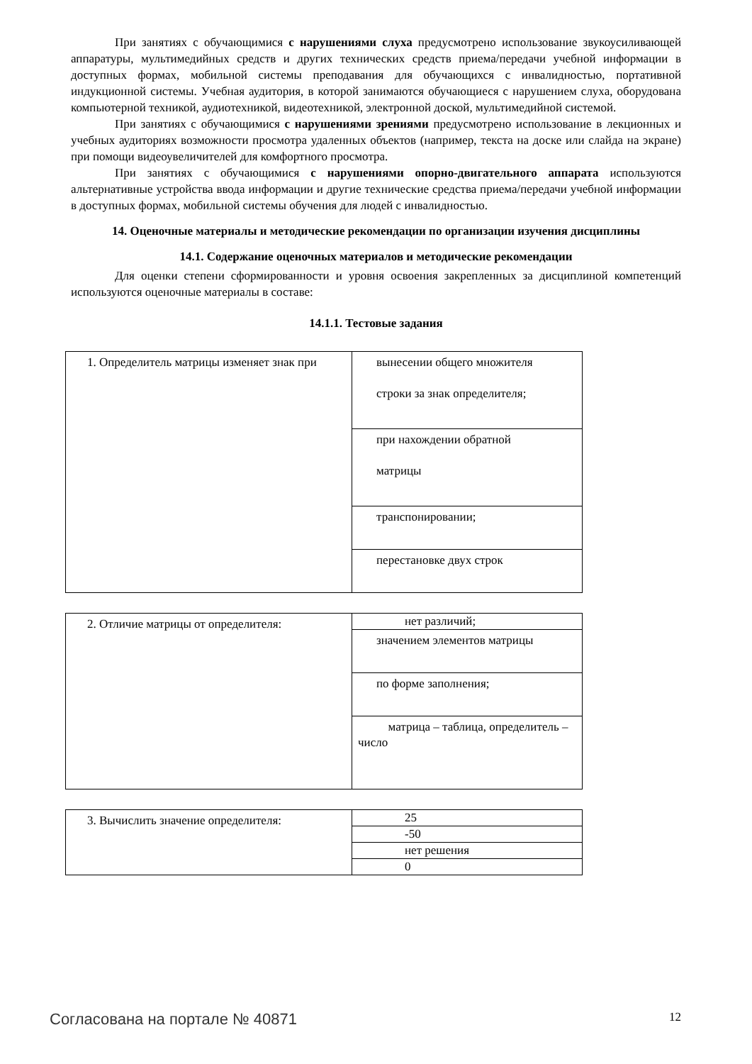При занятиях с обучающимися с нарушениями слуха предусмотрено использование звукоусиливающей аппаратуры, мультимедийных средств и других технических средств приема/передачи учебной информации в доступных формах, мобильной системы преподавания для обучающихся с инвалидностью, портативной индукционной системы. Учебная аудитория, в которой занимаются обучающиеся с нарушением слуха, оборудована компьютерной техникой, аудиотехникой, видеотехникой, электронной доской, мультимедийной системой.
При занятиях с обучающимися с нарушениями зрениями предусмотрено использование в лекционных и учебных аудиториях возможности просмотра удаленных объектов (например, текста на доске или слайда на экране) при помощи видеоувеличителей для комфортного просмотра.
При занятиях с обучающимися с нарушениями опорно-двигательного аппарата используются альтернативные устройства ввода информации и другие технические средства приема/передачи учебной информации в доступных формах, мобильной системы обучения для людей с инвалидностью.
14. Оценочные материалы и методические рекомендации по организации изучения дисциплины
14.1. Содержание оценочных материалов и методические рекомендации
Для оценки степени сформированности и уровня освоения закрепленных за дисциплиной компетенций используются оценочные материалы в составе:
14.1.1. Тестовые задания
| 1. Определитель матрицы изменяет знак при | вынесении общего множителя строки за знак определителя; |
| | при нахождении обратной матрицы |
| | транспонировании; |
| | перестановке двух строк |
| 2. Отличие матрицы от определителя: | нет различий; |
| | значением элементов матрицы |
| | по форме заполнения; |
| | матрица – таблица, определитель – число |
| 3. Вычислить значение определителя: | 25 |
| | -50 |
| | нет решения |
| | 0 |
Согласована на портале № 40871 12